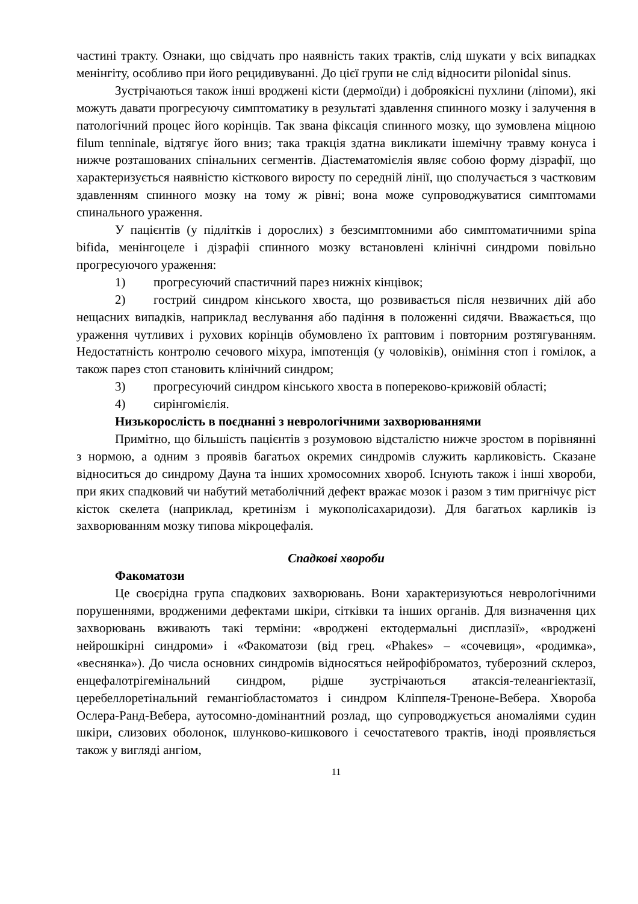частині тракту. Ознаки, що свідчать про наявність таких трактів, слід шукати у всіх випадках менінгіту, особливо при його рецидивуванні. До цієї групи не слід відносити pilonidal sinus.
Зустрічаються також інші вроджені кісти (дермоїди) і доброякісні пухлини (ліпоми), які можуть давати прогресуючу симптоматику в результаті здавлення спинного мозку і залучення в патологічний процес його корінців. Так звана фіксація спинного мозку, що зумовлена міцною filum tenninale, відтягує його вниз; така тракція здатна викликати ішемічну травму конуса і нижче розташованих спінальних сегментів. Діастематомієлія являє собою форму дізрафії, що характеризується наявністю кісткового виросту по середній лінії, що сполучається з частковим здавленням спинного мозку на тому ж рівні; вона може супроводжуватися симптомами спинального ураження.
У пацієнтів (у підлітків і дорослих) з безсимптомними або симптоматичними spina bifida, менінгоцеле і дізрафіі спинного мозку встановлені клінічні синдроми повільно прогресуючого ураження:
1) прогресуючий спастичний парез нижніх кінцівок;
2) гострий синдром кінського хвоста, що розвивається після незвичних дій або нещасних випадків, наприклад веслування або падіння в положенні сидячи. Вважається, що ураження чутливих і рухових корінців обумовлено їх раптовим і повторним розтягуванням. Недостатність контролю сечового міхура, імпотенція (у чоловіків), оніміння стоп і гомілок, а також парез стоп становить клінічний синдром;
3) прогресуючий синдром кінського хвоста в попереково-крижовій області;
4) сирінгомієлія.
Низькорослість в поєднанні з неврологічними захворюваннями
Примітно, що більшість пацієнтів з розумовою відсталістю нижче зростом в порівнянні з нормою, а одним з проявів багатьох окремих синдромів служить карликовість. Сказане відноситься до синдрому Дауна та інших хромосомних хвороб. Існують також і інші хвороби, при яких спадковий чи набутий метаболічний дефект вражає мозок і разом з тим пригнічує ріст кісток скелета (наприклад, кретинізм і мукополісахаридози). Для багатьох карликів із захворюванням мозку типова мікроцефалія.
Спадкові хвороби
Факоматози
Це своєрідна група спадкових захворювань. Вони характеризуються неврологічними порушеннями, вродженими дефектами шкіри, сітківки та інших органів. Для визначення цих захворювань вживають такі терміни: «вроджені ектодермальні дисплазії», «вроджені нейрошкірні синдроми» і «Факоматози (від грец. «Phakes» – «сочевиця», «родимка», «веснянка»). До числа основних синдромів відносяться нейрофіброматоз, туберозний склероз, енцефалотрігемінальний синдром, рідше зустрічаються атаксія-телеангіектазії, церебеллоретінальний гемангіобластоматоз і синдром Кліппеля-Треноне-Вебера. Хвороба Ослера-Ранд-Вебера, аутосомно-домінантний розлад, що супроводжується аномаліями судин шкіри, слизових оболонок, шлунково-кишкового і сечостатевого трактів, іноді проявляється також у вигляді ангіом,
11